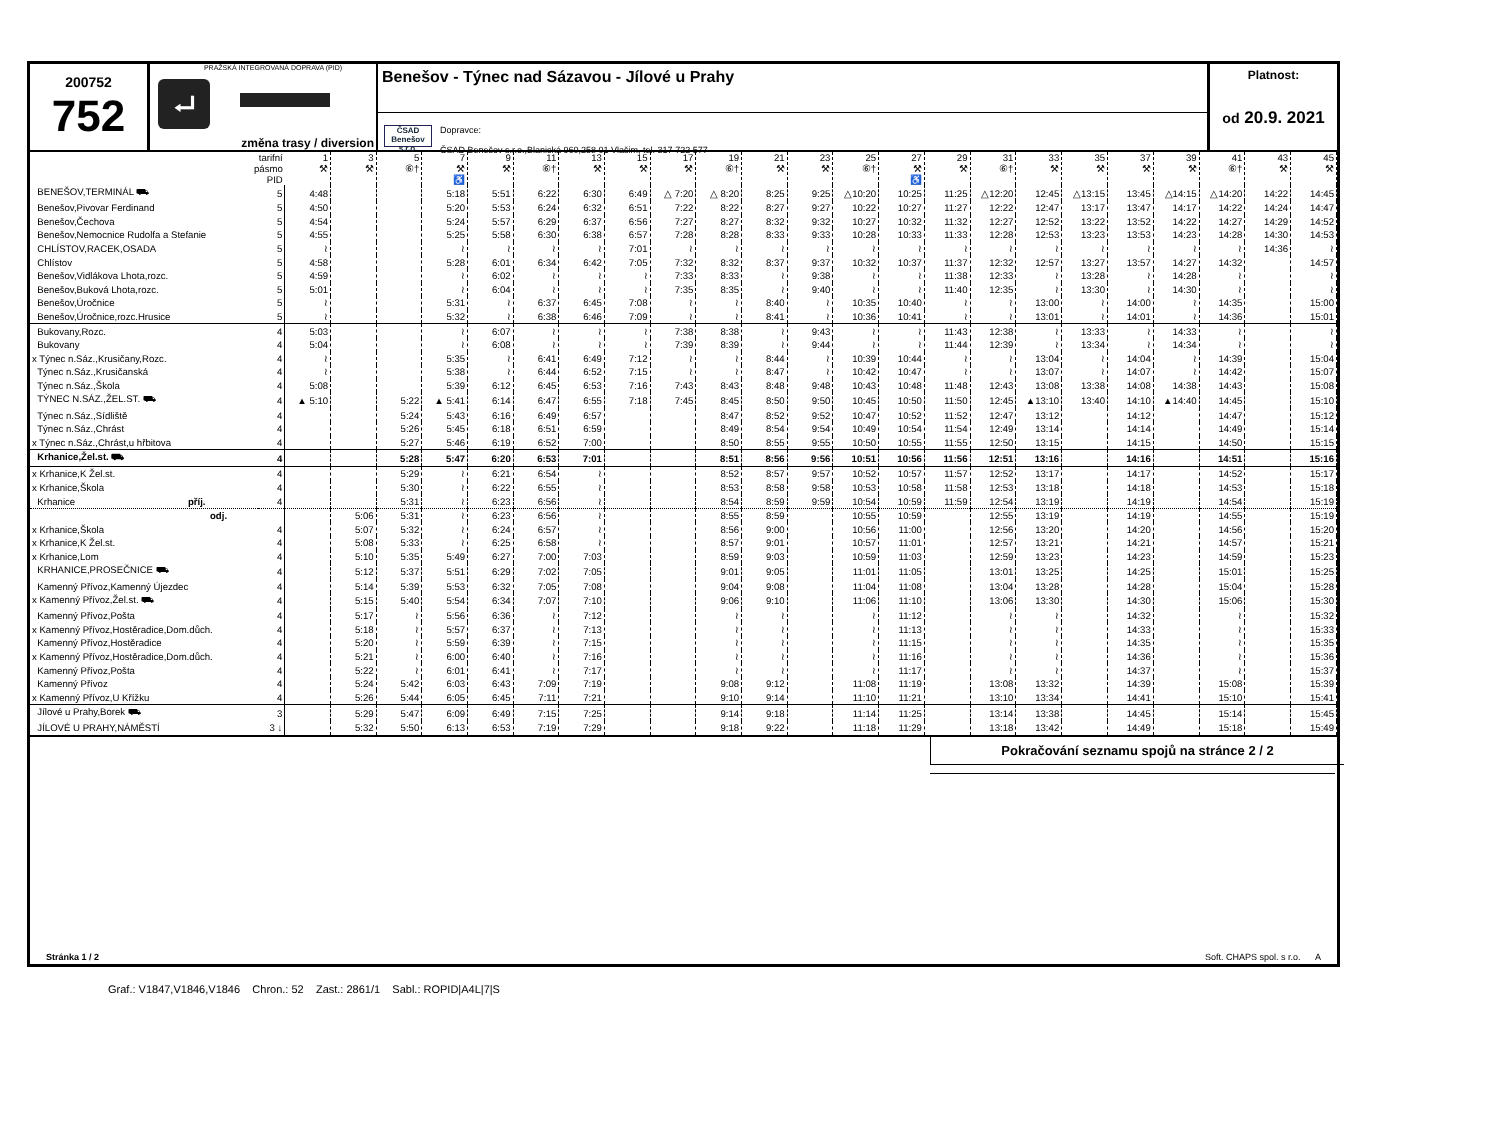200752
752
PRAŽSKÁ INTEGROVANÁ DOPRAVA (PID)
⮠
změna trasy / diversion
Benešov - Týnec nad Sázavou - Jílové u Prahy
ČSAD
Benešov s.r.o.
Dopravce:
ČSAD Benešov s.r.o.,Blanická 960,258 01 Vlašim, tel. 317 722 577
Platnost:
od 20.9. 2021
| tarifní pásmo PID | | 1 ⚒ | 3 ⚒ | 5 ⑥† | 7 ⚒ ♿ | 9 ⚒ | 11 ⑥† | 13 ⚒ | 15 ⚒ | 17 ⚒ | 19 ⑥† | 21 ⚒ | 23 ⚒ | 25 ⑥† | 27 ⚒ ♿ | 29 ⚒ | 31 ⑥† | 33 ⚒ | 35 ⚒ | 37 ⚒ | 39 ⚒ | 41 ⑥† | 43 ⚒ | 45 ⚒ |
| --- | --- | --- | --- | --- | --- | --- | --- | --- | --- | --- | --- | --- | --- | --- | --- | --- | --- | --- | --- | --- | --- | --- | --- | --- |
| BENEŠOV,TERMINÁL ⛟ | 5 | 4:48 | | | 5:18 | 5:51 | 6:22 | 6:30 | 6:49 | △ 7:20 | △ 8:20 | 8:25 | 9:25 | △10:20 | 10:25 | 11:25 | △12:20 | 12:45 | △13:15 | 13:45 | △14:15 | △14:20 | 14:22 | 14:45 |
| Benešov,Pivovar Ferdinand | 5 | 4:50 | | | 5:20 | 5:53 | 6:24 | 6:32 | 6:51 | 7:22 | 8:22 | 8:27 | 9:27 | 10:22 | 10:27 | 11:27 | 12:22 | 12:47 | 13:17 | 13:47 | 14:17 | 14:22 | 14:24 | 14:47 |
| Benešov,Čechova | 5 | 4:54 | | | 5:24 | 5:57 | 6:29 | 6:37 | 6:56 | 7:27 | 8:27 | 8:32 | 9:32 | 10:27 | 10:32 | 11:32 | 12:27 | 12:52 | 13:22 | 13:52 | 14:22 | 14:27 | 14:29 | 14:52 |
| Benešov,Nemocnice Rudolfa a Stefanie | 5 | 4:55 | | | 5:25 | 5:58 | 6:30 | 6:38 | 6:57 | 7:28 | 8:28 | 8:33 | 9:33 | 10:28 | 10:33 | 11:33 | 12:28 | 12:53 | 13:23 | 13:53 | 14:23 | 14:28 | 14:30 | 14:53 |
| CHLÍSTOV,RACEK,OSADA | 5 | ≀ | | | ≀ | ≀ | ≀ | ≀ | 7:01 | ≀ | ≀ | ≀ | ≀ | ≀ | ≀ | ≀ | ≀ | ≀ | ≀ | ≀ | ≀ | ≀ | 14:36 | ≀ |
| Chlístov | 5 | 4:58 | | | 5:28 | 6:01 | 6:34 | 6:42 | 7:05 | 7:32 | 8:32 | 8:37 | 9:37 | 10:32 | 10:37 | 11:37 | 12:32 | 12:57 | 13:27 | 13:57 | 14:27 | 14:32 | | 14:57 |
| Benešov,Vidlákova Lhota,rozc. | 5 | 4:59 | | | ≀ | 6:02 | ≀ | ≀ | ≀ | 7:33 | 8:33 | ≀ | 9:38 | ≀ | ≀ | 11:38 | 12:33 | ≀ | 13:28 | ≀ | 14:28 | ≀ | | ≀ |
| Benešov,Buková Lhota,rozc. | 5 | 5:01 | | | ≀ | 6:04 | ≀ | ≀ | ≀ | 7:35 | 8:35 | ≀ | 9:40 | ≀ | ≀ | 11:40 | 12:35 | ≀ | 13:30 | ≀ | 14:30 | ≀ | | ≀ |
| Benešov,Úročnice | 5 | ≀ | | | 5:31 | ≀ | 6:37 | 6:45 | 7:08 | ≀ | ≀ | 8:40 | ≀ | 10:35 | 10:40 | ≀ | ≀ | 13:00 | ≀ | 14:00 | ≀ | 14:35 | | 15:00 |
| Benešov,Úročnice,rozc.Hrusice | 5 | ≀ | | | 5:32 | ≀ | 6:38 | 6:46 | 7:09 | ≀ | ≀ | 8:41 | ≀ | 10:36 | 10:41 | ≀ | ≀ | 13:01 | ≀ | 14:01 | ≀ | 14:36 | | 15:01 |
| Bukovany,Rozc. | 4 | 5:03 | | | ≀ | 6:07 | ≀ | ≀ | ≀ | 7:38 | 8:38 | ≀ | 9:43 | ≀ | ≀ | 11:43 | 12:38 | ≀ | 13:33 | ≀ | 14:33 | ≀ | | ≀ |
| Bukovany | 4 | 5:04 | | | ≀ | 6:08 | ≀ | ≀ | ≀ | 7:39 | 8:39 | ≀ | 9:44 | ≀ | ≀ | 11:44 | 12:39 | ≀ | 13:34 | ≀ | 14:34 | ≀ | | ≀ |
| x Týnec n.Sáz.,Krusičany,Rozc. | 4 | ≀ | | | 5:35 | ≀ | 6:41 | 6:49 | 7:12 | ≀ | ≀ | 8:44 | ≀ | 10:39 | 10:44 | ≀ | ≀ | 13:04 | ≀ | 14:04 | ≀ | 14:39 | | 15:04 |
| Týnec n.Sáz.,Krusičanská | 4 | ≀ | | | 5:38 | ≀ | 6:44 | 6:52 | 7:15 | ≀ | ≀ | 8:47 | ≀ | 10:42 | 10:47 | ≀ | ≀ | 13:07 | ≀ | 14:07 | ≀ | 14:42 | | 15:07 |
| Týnec n.Sáz.,Škola | 4 | 5:08 | | | 5:39 | 6:12 | 6:45 | 6:53 | 7:16 | 7:43 | 8:43 | 8:48 | 9:48 | 10:43 | 10:48 | 11:48 | 12:43 | 13:08 | 13:38 | 14:08 | 14:38 | 14:43 | | 15:08 |
| TÝNEC N.SÁZ.,ŽEL.ST. ⛟ | 4 | ▲ 5:10 | | 5:22 | ▲ 5:41 | 6:14 | 6:47 | 6:55 | 7:18 | 7:45 | 8:45 | 8:50 | 9:50 | 10:45 | 10:50 | 11:50 | 12:45 | ▲13:10 | 13:40 | 14:10 | ▲14:40 | 14:45 | | 15:10 |
| Týnec n.Sáz.,Sídliště | 4 | | | 5:24 | 5:43 | 6:16 | 6:49 | 6:57 | | | 8:47 | 8:52 | 9:52 | 10:47 | 10:52 | 11:52 | 12:47 | 13:12 | | 14:12 | | 14:47 | | 15:12 |
| Týnec n.Sáz.,Chrást | 4 | | | 5:26 | 5:45 | 6:18 | 6:51 | 6:59 | | | 8:49 | 8:54 | 9:54 | 10:49 | 10:54 | 11:54 | 12:49 | 13:14 | | 14:14 | | 14:49 | | 15:14 |
| x Týnec n.Sáz.,Chrást,u hřbitova | 4 | | | 5:27 | 5:46 | 6:19 | 6:52 | 7:00 | | | 8:50 | 8:55 | 9:55 | 10:50 | 10:55 | 11:55 | 12:50 | 13:15 | | 14:15 | | 14:50 | | 15:15 |
| Krhanice,Žel.st. ⛟ | 4 | | | 5:28 | 5:47 | 6:20 | 6:53 | 7:01 | | | 8:51 | 8:56 | 9:56 | 10:51 | 10:56 | 11:56 | 12:51 | 13:16 | | 14:16 | | 14:51 | | 15:16 |
| x Krhanice,K Žel.st. | 4 | | | 5:29 | ≀ | 6:21 | 6:54 | ≀ | | | 8:52 | 8:57 | 9:57 | 10:52 | 10:57 | 11:57 | 12:52 | 13:17 | | 14:17 | | 14:52 | | 15:17 |
| x Krhanice,Škola | 4 | | | 5:30 | ≀ | 6:22 | 6:55 | ≀ | | | 8:53 | 8:58 | 9:58 | 10:53 | 10:58 | 11:58 | 12:53 | 13:18 | | 14:18 | | 14:53 | | 15:18 |
| Krhanice příj. | 4 | | | 5:31 | ≀ | 6:23 | 6:56 | ≀ | | | 8:54 | 8:59 | 9:59 | 10:54 | 10:59 | 11:59 | 12:54 | 13:19 | | 14:19 | | 14:54 | | 15:19 |
| odj. | | | 5:06 | 5:31 | ≀ | 6:23 | 6:56 | ≀ | | | 8:55 | 8:59 | | 10:55 | 10:59 | | 12:55 | 13:19 | | 14:19 | | 14:55 | | 15:19 |
| x Krhanice,Škola | 4 | | 5:07 | 5:32 | ≀ | 6:24 | 6:57 | ≀ | | | 8:56 | 9:00 | | 10:56 | 11:00 | | 12:56 | 13:20 | | 14:20 | | 14:56 | | 15:20 |
| x Krhanice,K Žel.st. | 4 | | 5:08 | 5:33 | ≀ | 6:25 | 6:58 | ≀ | | | 8:57 | 9:01 | | 10:57 | 11:01 | | 12:57 | 13:21 | | 14:21 | | 14:57 | | 15:21 |
| x Krhanice,Lom | 4 | | 5:10 | 5:35 | 5:49 | 6:27 | 7:00 | 7:03 | | | 8:59 | 9:03 | | 10:59 | 11:03 | | 12:59 | 13:23 | | 14:23 | | 14:59 | | 15:23 |
| KRHANICE,PROSEČNICE ⛟ | 4 | | 5:12 | 5:37 | 5:51 | 6:29 | 7:02 | 7:05 | | | 9:01 | 9:05 | | 11:01 | 11:05 | | 13:01 | 13:25 | | 14:25 | | 15:01 | | 15:25 |
| Kamenný Přívoz,Kamenný Újezdec | 4 | | 5:14 | 5:39 | 5:53 | 6:32 | 7:05 | 7:08 | | | 9:04 | 9:08 | | 11:04 | 11:08 | | 13:04 | 13:28 | | 14:28 | | 15:04 | | 15:28 |
| x Kamenný Přívoz,Žel.st. ⛟ | 4 | | 5:15 | 5:40 | 5:54 | 6:34 | 7:07 | 7:10 | | | 9:06 | 9:10 | | 11:06 | 11:10 | | 13:06 | 13:30 | | 14:30 | | 15:06 | | 15:30 |
| Kamenný Přívoz,Pošta | 4 | | 5:17 | ≀ | 5:56 | 6:36 | ≀ | 7:12 | | | ≀ | ≀ | | ≀ | 11:12 | | ≀ | ≀ | | 14:32 | | ≀ | | 15:32 |
| x Kamenný Přívoz,Hostěradice,Dom.důch. | 4 | | 5:18 | ≀ | 5:57 | 6:37 | ≀ | 7:13 | | | ≀ | ≀ | | ≀ | 11:13 | | ≀ | ≀ | | 14:33 | | ≀ | | 15:33 |
| Kamenný Přívoz,Hostěradice | 4 | | 5:20 | ≀ | 5:59 | 6:39 | ≀ | 7:15 | | | ≀ | ≀ | | ≀ | 11:15 | | ≀ | ≀ | | 14:35 | | ≀ | | 15:35 |
| x Kamenný Přívoz,Hostěradice,Dom.důch. | 4 | | 5:21 | ≀ | 6:00 | 6:40 | ≀ | 7:16 | | | ≀ | ≀ | | ≀ | 11:16 | | ≀ | ≀ | | 14:36 | | ≀ | | 15:36 |
| Kamenný Přívoz,Pošta | 4 | | 5:22 | ≀ | 6:01 | 6:41 | ≀ | 7:17 | | | ≀ | ≀ | | ≀ | 11:17 | | ≀ | ≀ | | 14:37 | | ≀ | | 15:37 |
| Kamenný Přívoz | 4 | | 5:24 | 5:42 | 6:03 | 6:43 | 7:09 | 7:19 | | | 9:08 | 9:12 | | 11:08 | 11:19 | | 13:08 | 13:32 | | 14:39 | | 15:08 | | 15:39 |
| x Kamenný Přívoz,U Křížku | 4 | | 5:26 | 5:44 | 6:05 | 6:45 | 7:11 | 7:21 | | | 9:10 | 9:14 | | 11:10 | 11:21 | | 13:10 | 13:34 | | 14:41 | | 15:10 | | 15:41 |
| Jílové u Prahy,Borek ⛟ | 3 | | 5:29 | 5:47 | 6:09 | 6:49 | 7:15 | 7:25 | | | 9:14 | 9:18 | | 11:14 | 11:25 | | 13:14 | 13:38 | | 14:45 | | 15:14 | | 15:45 |
| JÍLOVÉ U PRAHY,NÁMĚSTÍ | 3 ↓ | | 5:32 | 5:50 | 6:13 | 6:53 | 7:19 | 7:29 | | | 9:18 | 9:22 | | 11:18 | 11:29 | | 13:18 | 13:42 | | 14:49 | | 15:18 | | 15:49 |
Pokračování seznamu spojů na stránce 2 / 2
Stránka 1 / 2 Soft. CHAPS spol. s r.o. A
Graf.: V1847,V1846,V1846 Chron.: 52 Zast.: 2861/1 Sabl.: ROPID|A4L|7|S